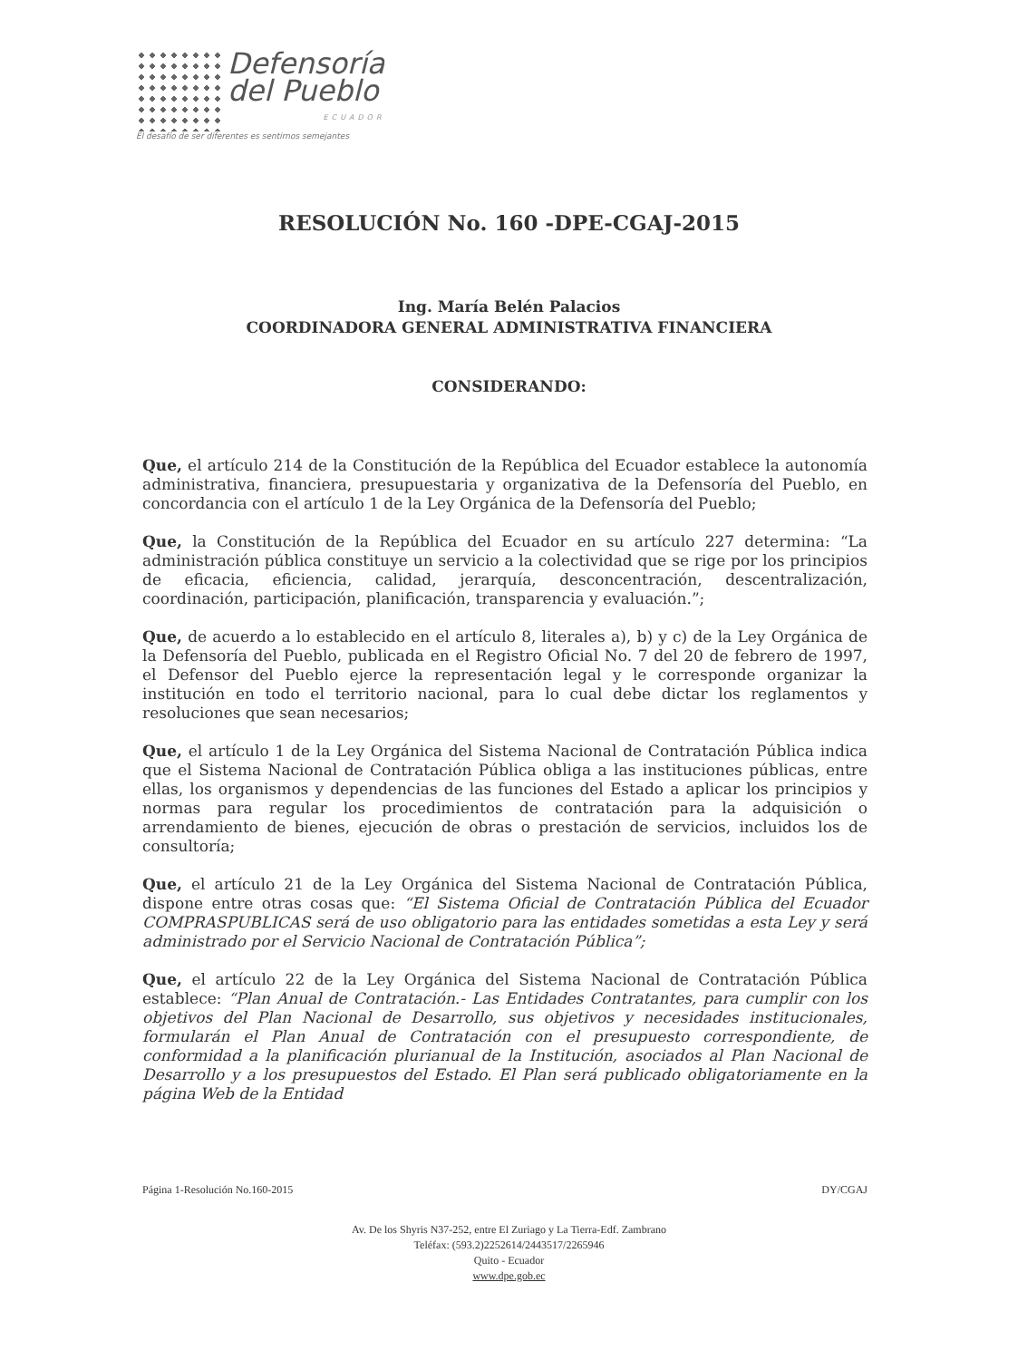Defensoría
del Pueblo
ECUADOR
El desafío de ser diferentes es sentirnos semejantes
RESOLUCIÓN No. 160 -DPE-CGAJ-2015
Ing. María Belén Palacios
COORDINADORA GENERAL ADMINISTRATIVA FINANCIERA
CONSIDERANDO:
Que, el artículo 214 de la Constitución de la República del Ecuador establece la autonomía administrativa, financiera, presupuestaria y organizativa de la Defensoría del Pueblo, en concordancia con el artículo 1 de la Ley Orgánica de la Defensoría del Pueblo;
Que, la Constitución de la República del Ecuador en su artículo 227 determina: “La administración pública constituye un servicio a la colectividad que se rige por los principios de eficacia, eficiencia, calidad, jerarquía, desconcentración, descentralización, coordinación, participación, planificación, transparencia y evaluación.”;
Que, de acuerdo a lo establecido en el artículo 8, literales a), b) y c) de la Ley Orgánica de la Defensoría del Pueblo, publicada en el Registro Oficial No. 7 del 20 de febrero de 1997, el Defensor del Pueblo ejerce la representación legal y le corresponde organizar la institución en todo el territorio nacional, para lo cual debe dictar los reglamentos y resoluciones que sean necesarios;
Que, el artículo 1 de la Ley Orgánica del Sistema Nacional de Contratación Pública indica que el Sistema Nacional de Contratación Pública obliga a las instituciones públicas, entre ellas, los organismos y dependencias de las funciones del Estado a aplicar los principios y normas para regular los procedimientos de contratación para la adquisición o arrendamiento de bienes, ejecución de obras o prestación de servicios, incluidos los de consultoría;
Que, el artículo 21 de la Ley Orgánica del Sistema Nacional de Contratación Pública, dispone entre otras cosas que: “El Sistema Oficial de Contratación Pública del Ecuador COMPRASPUBLICAS será de uso obligatorio para las entidades sometidas a esta Ley y será administrado por el Servicio Nacional de Contratación Pública”;
Que, el artículo 22 de la Ley Orgánica del Sistema Nacional de Contratación Pública establece: “Plan Anual de Contratación.- Las Entidades Contratantes, para cumplir con los objetivos del Plan Nacional de Desarrollo, sus objetivos y necesidades institucionales, formularán el Plan Anual de Contratación con el presupuesto correspondiente, de conformidad a la planificación plurianual de la Institución, asociados al Plan Nacional de Desarrollo y a los presupuestos del Estado. El Plan será publicado obligatoriamente en la página Web de la Entidad
Página 1-Resolución No.160-2015 DY/CGAJ
Av. De los Shyris N37-252, entre El Zuriago y La Tierra-Edf. Zambrano
Teléfax: (593.2)2252614/2443517/2265946
Quito - Ecuador
www.dpe.gob.ec